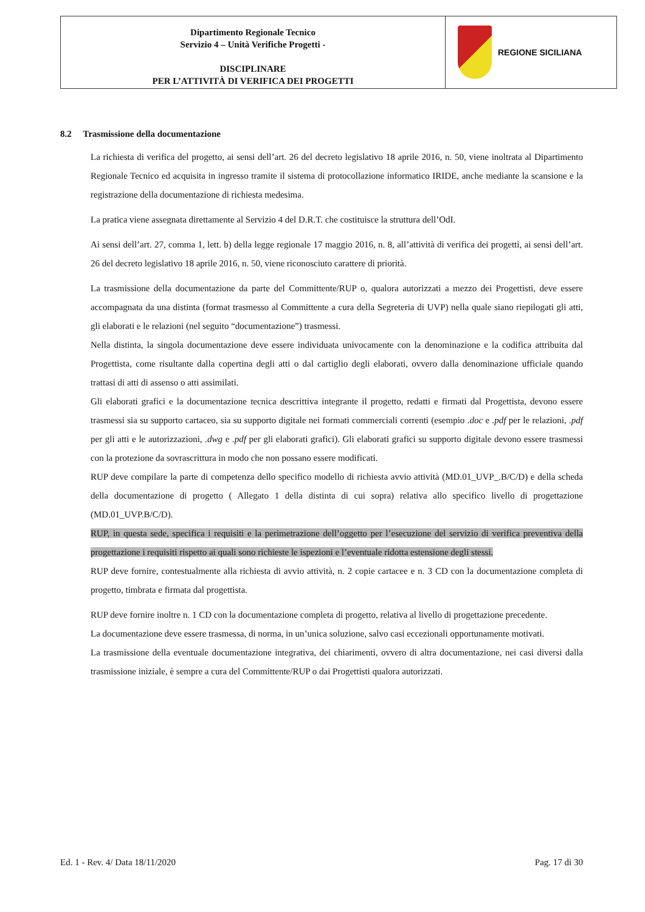Dipartimento Regionale Tecnico
Servizio 4 – Unità Verifiche Progetti -
DISCIPLINARE
PER L’ATTIVITÀ DI VERIFICA DEI PROGETTI
REGIONE SICILIANA
8.2 Trasmissione della documentazione
La richiesta di verifica del progetto, ai sensi dell’art. 26 del decreto legislativo 18 aprile 2016, n. 50, viene inoltrata al Dipartimento Regionale Tecnico ed acquisita in ingresso tramite il sistema di protocollazione informatico IRIDE, anche mediante la scansione e la registrazione della documentazione di richiesta medesima.
La pratica viene assegnata direttamente al Servizio 4 del D.R.T. che costituisce la struttura dell’OdI.
Ai sensi dell’art. 27, comma 1, lett. b) della legge regionale 17 maggio 2016, n. 8, all’attività di verifica dei progetti, ai sensi dell’art. 26 del decreto legislativo 18 aprile 2016, n. 50, viene riconosciuto carattere di priorità.
La trasmissione della documentazione da parte del Committente/RUP o, qualora autorizzati a mezzo dei Progettisti, deve essere accompagnata da una distinta (format trasmesso al Committente a cura della Segreteria di UVP) nella quale siano riepilogati gli atti, gli elaborati e le relazioni (nel seguito “documentazione”) trasmessi.
Nella distinta, la singola documentazione deve essere individuata univocamente con la denominazione e la codifica attribuita dal Progettista, come risultante dalla copertina degli atti o dal cartiglio degli elaborati, ovvero dalla denominazione ufficiale quando trattasi di atti di assenso o atti assimilati.
Gli elaborati grafici e la documentazione tecnica descrittiva integrante il progetto, redatti e firmati dal Progettista, devono essere trasmessi sia su supporto cartaceo, sia su supporto digitale nei formati commerciali correnti (esempio .doc e .pdf per le relazioni, .pdf per gli atti e le autorizzazioni, .dwg e .pdf per gli elaborati grafici). Gli elaborati grafici su supporto digitale devono essere trasmessi con la protezione da sovrascrittura in modo che non possano essere modificati.
RUP deve compilare la parte di competenza dello specifico modello di richiesta avvio attività (MD.01_UVP_.B/C/D) e della scheda della documentazione di progetto ( Allegato 1 della distinta di cui sopra) relativa allo specifico livello di progettazione (MD.01_UVP.B/C/D).
RUP, in questa sede, specifica i requisiti e la perimetrazione dell’oggetto per l’esecuzione del servizio di verifica preventiva della progettazione i requisiti rispetto ai quali sono richieste le ispezioni e l’eventuale ridotta estensione degli stessi.
RUP deve fornire, contestualmente alla richiesta di avvio attività, n. 2 copie cartacee e n. 3 CD con la documentazione completa di progetto, timbrata e firmata dal progettista.
RUP deve fornire inoltre n. 1 CD con la documentazione completa di progetto, relativa al livello di progettazione precedente.
La documentazione deve essere trasmessa, di norma, in un’unica soluzione, salvo casi eccezionali opportunamente motivati.
La trasmissione della eventuale documentazione integrativa, dei chiarimenti, ovvero di altra documentazione, nei casi diversi dalla trasmissione iniziale, è sempre a cura del Committente/RUP o dai Progettisti qualora autorizzati.
Ed. 1 - Rev. 4/ Data 18/11/2020 Pag. 17 di 30